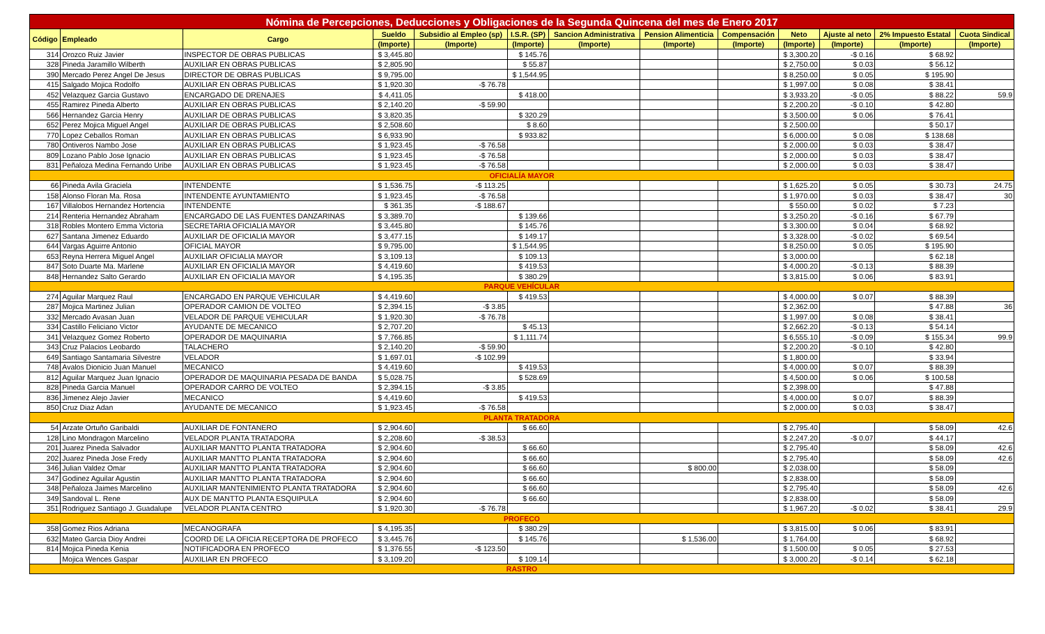| Nómina de Percepciones, Deducciones y Obligaciones de la Segunda Quincena del mes de Enero 2017 | | | | | | | | | | | | |
| Código | Empleado | Cargo | Sueldo | Subsidio al Empleo (sp) | I.S.R. (SP) | Sancion Administrativa | Pension Alimenticia | Compensación | Neto | Ajuste al neto | 2% Impuesto Estatal | Cuota Sindical |
| | | | (Importe) | (Importe) | (Importe) | (Importe) | (Importe) | (Importe) | (Importe) | (Importe) | (Importe) | (Importe) |
| 314 | Orozco Ruiz Javier | INSPECTOR DE OBRAS PUBLICAS | $ 3,445.80 | | $ 145.76 | | | | $ 3,300.20 | -$ 0.16 | $ 68.92 | |
| 328 | Pineda Jaramillo Wilberth | AUXILIAR EN OBRAS PUBLICAS | $ 2,805.90 | | $ 55.87 | | | | $ 2,750.00 | $ 0.03 | $ 56.12 | |
| 390 | Mercado Perez Angel De Jesus | DIRECTOR DE OBRAS PUBLICAS | $ 9,795.00 | | $ 1,544.95 | | | | $ 8,250.00 | $ 0.05 | $ 195.90 | |
| 415 | Salgado Mojica Rodolfo | AUXILIAR EN OBRAS PUBLICAS | $ 1,920.30 | -$ 76.78 | | | | | $ 1,997.00 | $ 0.08 | $ 38.41 | |
| 452 | Velazquez Garcia Gustavo | ENCARGADO DE DRENAJES | $ 4,411.05 | | $ 418.00 | | | | $ 3,933.20 | -$ 0.05 | $ 88.22 | 59.9 |
| 455 | Ramirez Pineda Alberto | AUXILIAR EN OBRAS PUBLICAS | $ 2,140.20 | -$ 59.90 | | | | | $ 2,200.20 | -$ 0.10 | $ 42.80 | |
| 566 | Hernandez Garcia Henry | AUXILIAR DE OBRAS PUBLICAS | $ 3,820.35 | | $ 320.29 | | | | $ 3,500.00 | $ 0.06 | $ 76.41 | |
| 652 | Perez Mojica Miguel Angel | AUXILIAR DE OBRAS PUBLICAS | $ 2,508.60 | | $ 8.60 | | | | $ 2,500.00 | | $ 50.17 | |
| 770 | Lopez Ceballos Roman | AUXILIAR EN OBRAS PUBLICAS | $ 6,933.90 | | $ 933.82 | | | | $ 6,000.00 | $ 0.08 | $ 138.68 | |
| 780 | Ontiveros Nambo Jose | AUXILIAR EN OBRAS PUBLICAS | $ 1,923.45 | -$ 76.58 | | | | | $ 2,000.00 | $ 0.03 | $ 38.47 | |
| 809 | Lozano Pablo Jose Ignacio | AUXILIAR EN OBRAS PUBLICAS | $ 1,923.45 | -$ 76.58 | | | | | $ 2,000.00 | $ 0.03 | $ 38.47 | |
| 831 | Peñaloza Medina Fernando Uribe | AUXILIAR EN OBRAS PUBLICAS | $ 1,923.45 | -$ 76.58 | | | | | $ 2,000.00 | $ 0.03 | $ 38.47 | |
| OFICIALÍA MAYOR | | | | | | | | | | | | |
| 66 | Pineda Avila Graciela | INTENDENTE | $ 1,536.75 | -$ 113.25 | | | | | $ 1,625.20 | $ 0.05 | $ 30.73 | 24.75 |
| 158 | Alonso Floran Ma. Rosa | INTENDENTE AYUNTAMIENTO | $ 1,923.45 | -$ 76.58 | | | | | $ 1,970.00 | $ 0.03 | $ 38.47 | 30 |
| 167 | Villalobos Hernandez Hortencia | INTENDENTE | $ 361.35 | -$ 188.67 | | | | | $ 550.00 | $ 0.02 | $ 7.23 | |
| 214 | Renteria Hernandez Abraham | ENCARGADO DE LAS FUENTES DANZARINAS | $ 3,389.70 | | $ 139.66 | | | | $ 3,250.20 | -$ 0.16 | $ 67.79 | |
| 318 | Robles Montero Emma Victoria | SECRETARIA OFICIALIA MAYOR | $ 3,445.80 | | $ 145.76 | | | | $ 3,300.00 | $ 0.04 | $ 68.92 | |
| 627 | Santana Jimenez Eduardo | AUXILIAR DE OFICIALIA MAYOR | $ 3,477.15 | | $ 149.17 | | | | $ 3,328.00 | -$ 0.02 | $ 69.54 | |
| 644 | Vargas Aguirre Antonio | OFICIAL MAYOR | $ 9,795.00 | | $ 1,544.95 | | | | $ 8,250.00 | $ 0.05 | $ 195.90 | |
| 653 | Reyna Herrera Miguel Angel | AUXILIAR OFICIALIA MAYOR | $ 3,109.13 | | $ 109.13 | | | | $ 3,000.00 | | $ 62.18 | |
| 847 | Soto Duarte Ma. Marlene | AUXILIAR EN OFICIALIA MAYOR | $ 4,419.60 | | $ 419.53 | | | | $ 4,000.20 | -$ 0.13 | $ 88.39 | |
| 848 | Hernandez Salto Gerardo | AUXILIAR EN OFICIALIA MAYOR | $ 4,195.35 | | $ 380.29 | | | | $ 3,815.00 | $ 0.06 | $ 83.91 | |
| PARQUE VEHÍCULAR | | | | | | | | | | | | |
| 274 | Aguilar Marquez Raul | ENCARGADO EN PARQUE VEHICULAR | $ 4,419.60 | | $ 419.53 | | | | $ 4,000.00 | $ 0.07 | $ 88.39 | |
| 287 | Mojica Martinez Julian | OPERADOR CAMION DE VOLTEO | $ 2,394.15 | -$ 3.85 | | | | | $ 2,362.00 | | $ 47.88 | 36 |
| 332 | Mercado Avasan Juan | VELADOR DE PARQUE VEHICULAR | $ 1,920.30 | -$ 76.78 | | | | | $ 1,997.00 | $ 0.08 | $ 38.41 | |
| 334 | Castillo Feliciano Victor | AYUDANTE DE MECANICO | $ 2,707.20 | | $ 45.13 | | | | $ 2,662.20 | -$ 0.13 | $ 54.14 | |
| 341 | Velazquez Gomez Roberto | OPERADOR DE MAQUINARIA | $ 7,766.85 | | $ 1,111.74 | | | | $ 6,555.10 | -$ 0.09 | $ 155.34 | 99.9 |
| 343 | Cruz Palacios Leobardo | TALACHERO | $ 2,140.20 | -$ 59.90 | | | | | $ 2,200.20 | -$ 0.10 | $ 42.80 | |
| 649 | Santiago Santamaria Silvestre | VELADOR | $ 1,697.01 | -$ 102.99 | | | | | $ 1,800.00 | | $ 33.94 | |
| 748 | Avalos Dionicio Juan Manuel | MECANICO | $ 4,419.60 | | $ 419.53 | | | | $ 4,000.00 | $ 0.07 | $ 88.39 | |
| 812 | Aguilar Marquez Juan Ignacio | OPERADOR DE MAQUINARIA PESADA DE BANDA | $ 5,028.75 | | $ 528.69 | | | | $ 4,500.00 | $ 0.06 | $ 100.58 | |
| 828 | Pineda Garcia Manuel | OPERADOR CARRO DE VOLTEO | $ 2,394.15 | -$ 3.85 | | | | | $ 2,398.00 | | $ 47.88 | |
| 836 | Jimenez Alejo Javier | MECANICO | $ 4,419.60 | | $ 419.53 | | | | $ 4,000.00 | $ 0.07 | $ 88.39 | |
| 850 | Cruz Diaz Adan | AYUDANTE DE MECANICO | $ 1,923.45 | -$ 76.58 | | | | | $ 2,000.00 | $ 0.03 | $ 38.47 | |
| PLANTA TRATADORA | | | | | | | | | | | | |
| 54 | Arzate Ortuño Garibaldi | AUXILIAR DE FONTANERO | $ 2,904.60 | | $ 66.60 | | | | $ 2,795.40 | | $ 58.09 | 42.6 |
| 128 | Lino Mondragon Marcelino | VELADOR PLANTA TRATADORA | $ 2,208.60 | -$ 38.53 | | | | | $ 2,247.20 | -$ 0.07 | $ 44.17 | |
| 201 | Juarez Pineda Salvador | AUXILIAR MANTTO PLANTA TRATADORA | $ 2,904.60 | | $ 66.60 | | | | $ 2,795.40 | | $ 58.09 | 42.6 |
| 202 | Juarez Pineda Jose Fredy | AUXILIAR MANTTO PLANTA TRATADORA | $ 2,904.60 | | $ 66.60 | | | | $ 2,795.40 | | $ 58.09 | 42.6 |
| 346 | Julian Valdez Omar | AUXILIAR MANTTO PLANTA TRATADORA | $ 2,904.60 | | $ 66.60 | | $ 800.00 | | $ 2,038.00 | | $ 58.09 | |
| 347 | Godinez Aguilar Agustin | AUXILIAR MANTTO PLANTA TRATADORA | $ 2,904.60 | | $ 66.60 | | | | $ 2,838.00 | | $ 58.09 | |
| 348 | Peñaloza Jaimes Marcelino | AUXILIAR MANTENIMIENTO PLANTA TRATADORA | $ 2,904.60 | | $ 66.60 | | | | $ 2,795.40 | | $ 58.09 | 42.6 |
| 349 | Sandoval L. Rene | AUX DE MANTTO PLANTA ESQUIPULA | $ 2,904.60 | | $ 66.60 | | | | $ 2,838.00 | | $ 58.09 | |
| 351 | Rodriguez Santiago J. Guadalupe | VELADOR PLANTA CENTRO | $ 1,920.30 | -$ 76.78 | | | | | $ 1,967.20 | -$ 0.02 | $ 38.41 | 29.9 |
| PROFECO | | | | | | | | | | | | |
| 358 | Gomez Rios Adriana | MECANOGRAFA | $ 4,195.35 | | $ 380.29 | | | | $ 3,815.00 | $ 0.06 | $ 83.91 | |
| 632 | Mateo Garcia Dioy Andrei | COORD DE LA OFICIA RECEPTORA DE PROFECO | $ 3,445.76 | | $ 145.76 | | $ 1,536.00 | | $ 1,764.00 | | $ 68.92 | |
| 814 | Mojica Pineda Kenia | NOTIFICADORA EN PROFECO | $ 1,376.55 | -$ 123.50 | | | | | $ 1,500.00 | $ 0.05 | $ 27.53 | |
| | Mojica Wences Gaspar | AUXILIAR EN PROFECO | $ 3,109.20 | | $ 109.14 | | | | $ 3,000.20 | -$ 0.14 | $ 62.18 | |
| RASTRO | | | | | | | | | | | | |